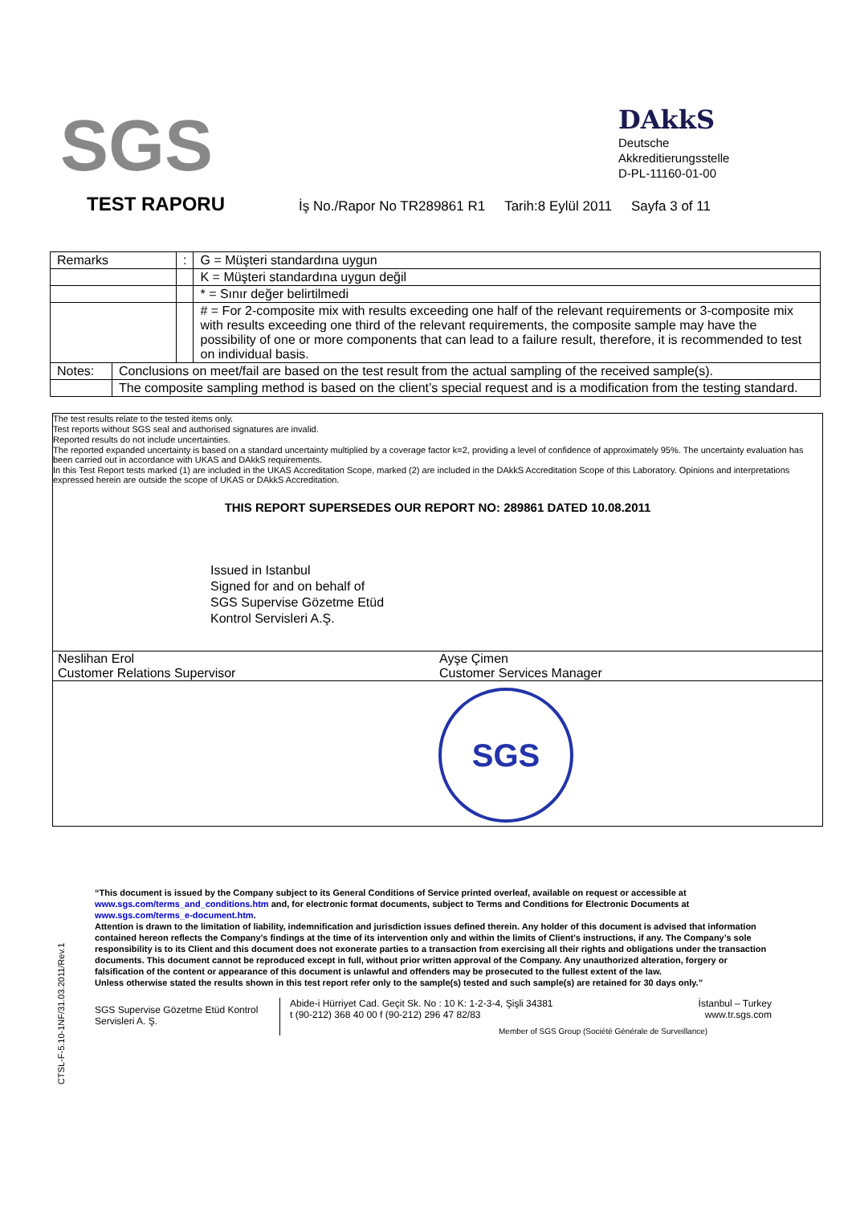SGS
DAkkS
Deutsche
Akkreditierungsstelle
D-PL-11160-01-00
TEST RAPORU
İş No./Rapor No TR289861 R1 Tarih:8 Eylül 2011 Sayfa 3 of 11
| Remarks | | : | G = Müşteri standardına uygun |
| | | | K = Müşteri standardına uygun değil |
| | | | * = Sınır değer belirtilmedi |
| | | | # = For 2-composite mix with results exceeding one half of the relevant requirements or 3-composite mix with results exceeding one third of the relevant requirements, the composite sample may have the possibility of one or more components that can lead to a failure result, therefore, it is recommended to test on individual basis. |
| Notes: | Conclusions on meet/fail are based on the test result from the actual sampling of the received sample(s). | | |
| | The composite sampling method is based on the client’s special request and is a modification from the testing standard. | | |
The test results relate to the tested items only.
Test reports without SGS seal and authorised signatures are invalid.
Reported results do not include uncertainties.
The reported expanded uncertainty is based on a standard uncertainty multiplied by a coverage factor k=2, providing a level of confidence of approximately 95%. The uncertainty evaluation has been carried out in accordance with UKAS and DAkkS requirements.
In this Test Report tests marked (1) are included in the UKAS Accreditation Scope, marked (2) are included in the DAkkS Accreditation Scope of this Laboratory. Opinions and interpretations expressed herein are outside the scope of UKAS or DAkkS Accreditation.
THIS REPORT SUPERSEDES OUR REPORT NO: 289861 DATED 10.08.2011
Issued in Istanbul
Signed for and on behalf of
SGS Supervise Gözetme Etüd
Kontrol Servisleri A.Ş.
Neslihan Erol
Customer Relations Supervisor
Ayşe Çimen
Customer Services Manager
SGS
CTSL-F-5.10-1NF/31.03.2011/Rev.1
“This document is issued by the Company subject to its General Conditions of Service printed overleaf, available on request or accessible at www.sgs.com/terms_and_conditions.htm and, for electronic format documents, subject to Terms and Conditions for Electronic Documents at www.sgs.com/terms_e-document.htm.
Attention is drawn to the limitation of liability, indemnification and jurisdiction issues defined therein. Any holder of this document is advised that information contained hereon reflects the Company’s findings at the time of its intervention only and within the limits of Client’s instructions, if any. The Company’s sole responsibility is to its Client and this document does not exonerate parties to a transaction from exercising all their rights and obligations under the transaction documents. This document cannot be reproduced except in full, without prior written approval of the Company. Any unauthorized alteration, forgery or falsification of the content or appearance of this document is unlawful and offenders may be prosecuted to the fullest extent of the law.
Unless otherwise stated the results shown in this test report refer only to the sample(s) tested and such sample(s) are retained for 30 days only.”
SGS Supervise Gözetme Etüd Kontrol Servisleri A. Ş.
Abide-i Hürriyet Cad. Geçit Sk. No : 10 K: 1-2-3-4, Şişli 34381 İstanbul – Turkey
t (90-212) 368 40 00 f (90-212) 296 47 82/83 www.tr.sgs.com
Member of SGS Group (Société Générale de Surveillance)